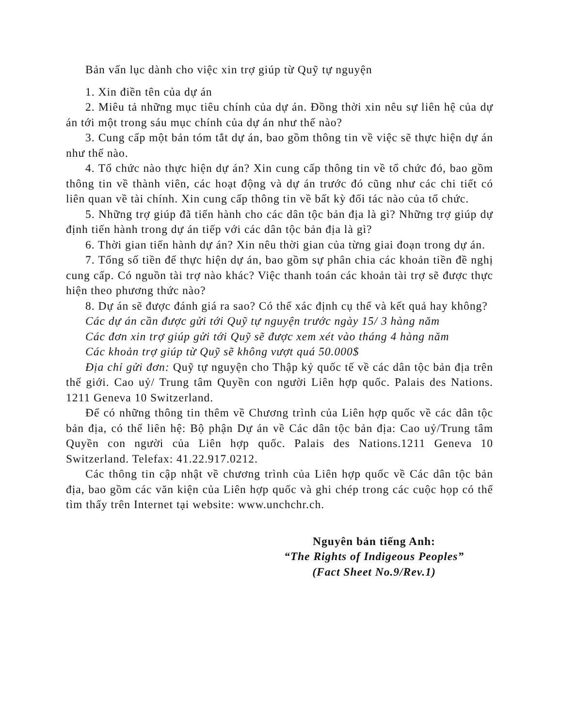Bản vấn lục dành cho việc xin trợ giúp từ Quỹ tự nguyện
1. Xin điền tên của dự án
2. Miêu tả những mục tiêu chính của dự án. Đồng thời xin nêu sự liên hệ của dự án tới một trong sáu mục chính của dự án như thế nào?
3. Cung cấp một bản tóm tắt dự án, bao gồm thông tin về việc sẽ thực hiện dự án như thế nào.
4. Tổ chức nào thực hiện dự án? Xin cung cấp thông tin về tổ chức đó, bao gồm thông tin về thành viên, các hoạt động và dự án trước đó cũng như các chi tiết có liên quan về tài chính. Xin cung cấp thông tin về bất kỳ đối tác nào của tổ chức.
5. Những trợ giúp đã tiến hành cho các dân tộc bản địa là gì? Những trợ giúp dự định tiến hành trong dự án tiếp với các dân tộc bản địa là gì?
6. Thời gian tiến hành dự án? Xin nêu thời gian của từng giai đoạn trong dự án.
7. Tổng số tiền để thực hiện dự án, bao gồm sự phân chia các khoản tiền đề nghị cung cấp. Có nguồn tài trợ nào khác? Việc thanh toán các khoản tài trợ sẽ được thực hiện theo phương thức nào?
8. Dự án sẽ được đánh giá ra sao? Có thể xác định cụ thể và kết quả hay không?
Các dự án cần được gửi tới Quỹ tự nguyện trước ngày 15/ 3 hàng năm
Các đơn xin trợ giúp gửi tới Quỹ sẽ được xem xét vào tháng 4 hàng năm
Các khoản trợ giúp từ Quỹ sẽ không vượt quá 50.000$
Địa chỉ gửi đơn: Quỹ tự nguyện cho Thập kỷ quốc tế về các dân tộc bản địa trên thế giới. Cao uỷ/ Trung tâm Quyền con người Liên hợp quốc. Palais des Nations. 1211 Geneva 10 Switzerland.
Để có những thông tin thêm về Chương trình của Liên hợp quốc về các dân tộc bản địa, có thể liên hệ: Bộ phận Dự án về Các dân tộc bản địa: Cao uỷ/Trung tâm Quyền con người của Liên hợp quốc. Palais des Nations.1211 Geneva 10 Switzerland. Telefax: 41.22.917.0212.
Các thông tin cập nhật về chương trình của Liên hợp quốc về Các dân tộc bản địa, bao gồm các văn kiện của Liên hợp quốc và ghi chép trong các cuộc họp có thể tìm thấy trên Internet tại website: www.unchchr.ch.
Nguyên bản tiếng Anh:
“The Rights of Indigeous Peoples”
(Fact Sheet No.9/Rev.1)